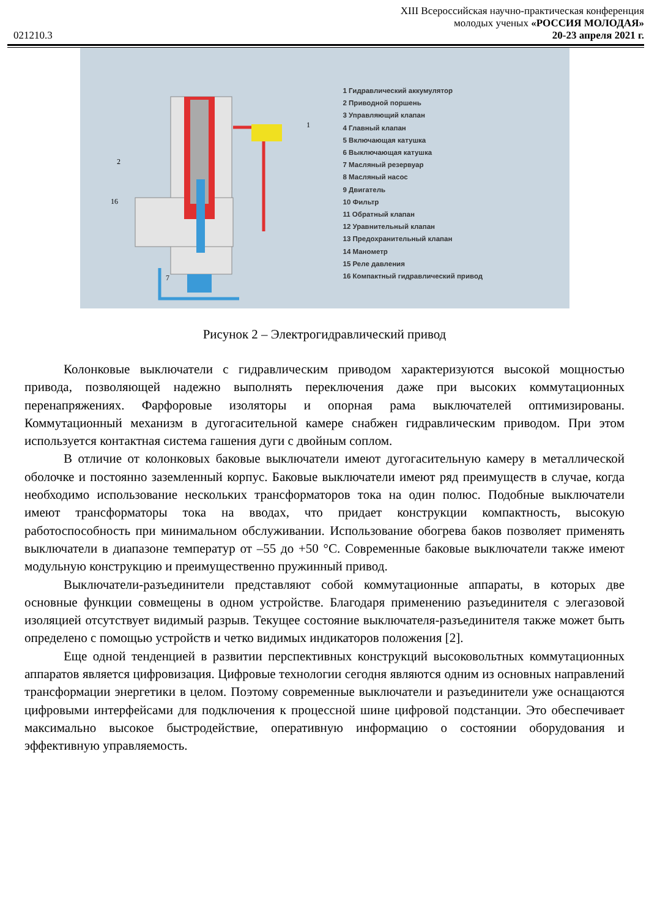XIII Всероссийская научно-практическая конференция
молодых ученых «РОССИЯ МОЛОДАЯ»
021210.3 20-23 апреля 2021 г.
2
16
7
1
1 Гидравлический аккумулятор
2 Приводной поршень
3 Управляющий клапан
4 Главный клапан
5 Включающая катушка
6 Выключающая катушка
7 Масляный резервуар
8 Масляный насос
9 Двигатель
10 Фильтр
11 Обратный клапан
12 Уравнительный клапан
13 Предохранительный клапан
14 Манометр
15 Реле давления
16 Компактный гидравлический привод
Рисунок 2 – Электрогидравлический привод
Колонковые выключатели с гидравлическим приводом характеризуются высокой мощностью привода, позволяющей надежно выполнять переключения даже при высоких коммутационных перенапряжениях. Фарфоровые изоляторы и опорная рама выключателей оптимизированы. Коммутационный механизм в дугогасительной камере снабжен гидравлическим приводом. При этом используется контактная система гашения дуги с двойным соплом.
В отличие от колонковых баковые выключатели имеют дугогасительную камеру в металлической оболочке и постоянно заземленный корпус. Баковые выключатели имеют ряд преимуществ в случае, когда необходимо использование нескольких трансформаторов тока на один полюс. Подобные выключатели имеют трансформаторы тока на вводах, что придает конструкции компактность, высокую работоспособность при минимальном обслуживании. Использование обогрева баков позволяет применять выключатели в диапазоне температур от –55 до +50 °С. Современные баковые выключатели также имеют модульную конструкцию и преимущественно пружинный привод.
Выключатели-разъединители представляют собой коммутационные аппараты, в которых две основные функции совмещены в одном устройстве. Благодаря применению разъединителя с элегазовой изоляцией отсутствует видимый разрыв. Текущее состояние выключателя-разъединителя также может быть определено с помощью устройств и четко видимых индикаторов положения [2].
Еще одной тенденцией в развитии перспективных конструкций высоковольтных коммутационных аппаратов является цифровизация. Цифровые технологии сегодня являются одним из основных направлений трансформации энергетики в целом. Поэтому современные выключатели и разъединители уже оснащаются цифровыми интерфейсами для подключения к процессной шине цифровой подстанции. Это обеспечивает максимально высокое быстродействие, оперативную информацию о состоянии оборудования и эффективную управляемость.